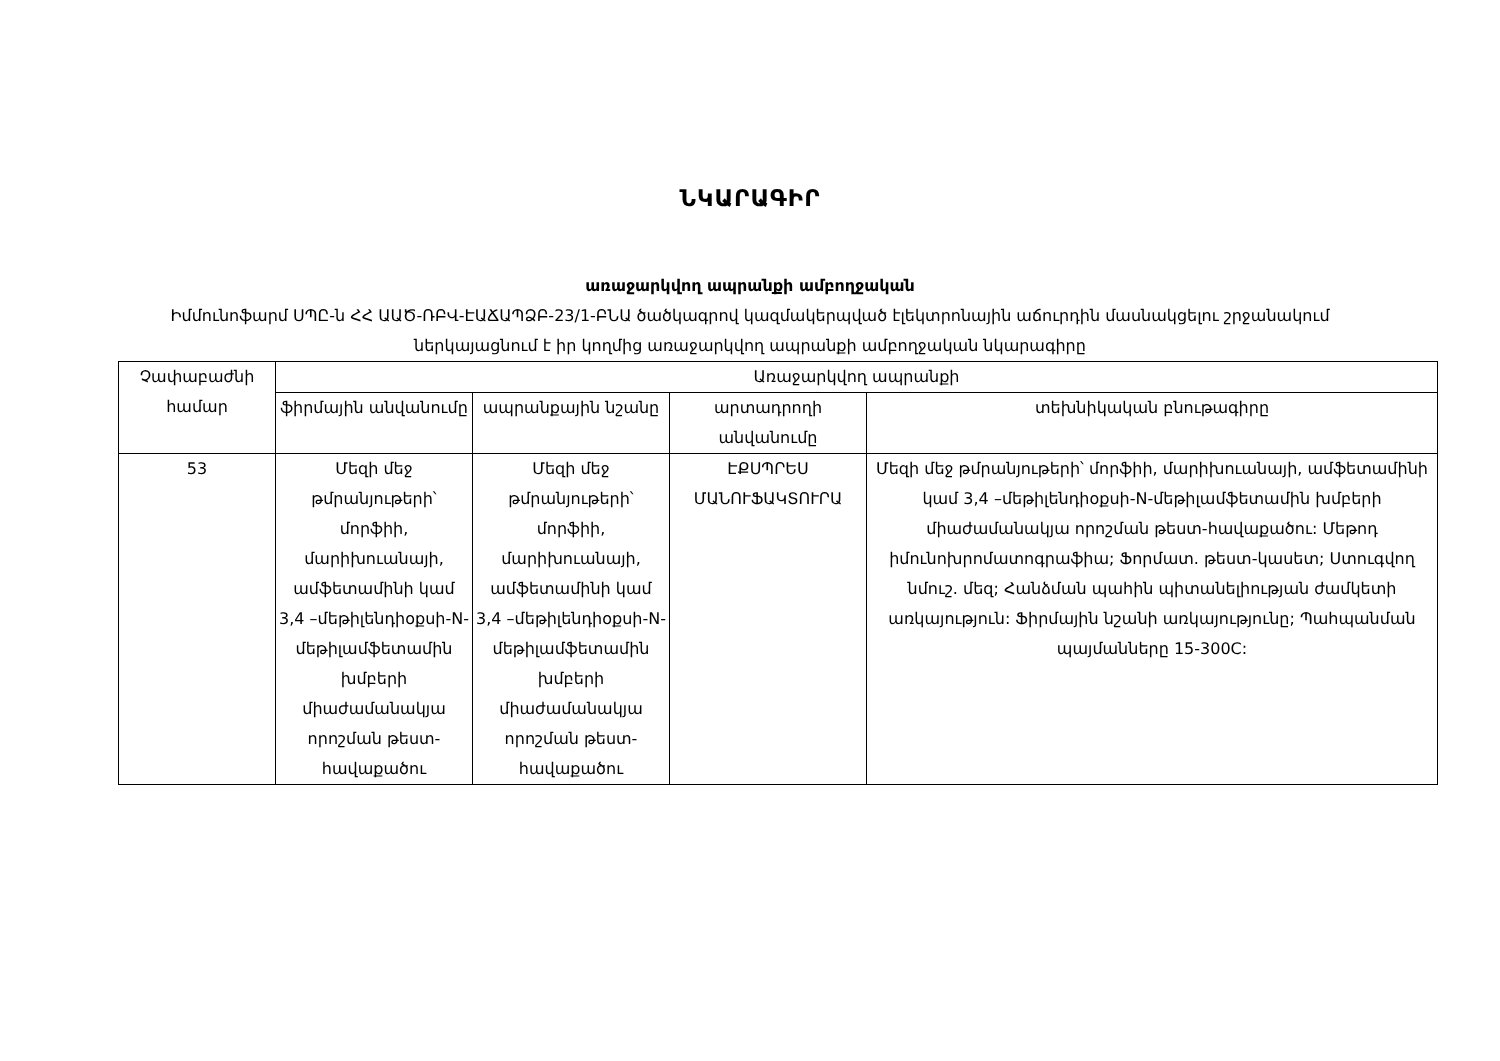ՆԿԱՐԱԳԻՐ
առաջարկվող ապրանքի ամբողջական
Իմմունոֆարմ ՍՊԸ-ն ՀՀ ԱԱԾ-ՌԲՎ-ԷԱՃԱՊՁԲ-23/1-ԲՆԱ ծածկագրով կազմակերպված էլեկտրոնային աճուրդին մասնակցելու շրջանակում ներկայացնում է իր կողմից առաջարկվող ապրանքի ամբողջական նկարագիրը
| Չափաբաժնի համար | Առաջարկվող ապրանքի | | | |
| | ֆիրմային անվանումը | ապրանքային նշանը | արտադրողի անվանումը | տեխնիկական բնութագիրը |
| 53 | Մեզի մեջ թմրանյութերի՝ մորֆիի, մարիխուանայի, ամֆետամինի կամ 3,4 –մեթիլենդիօքսի-N-մեթիլամֆետամին խմբերի միաժամանակյա որոշման թեստ-հավաքածու | Մեզի մեջ թմրանյութերի՝ մորֆիի, մարիխուանայի, ամֆետամինի կամ 3,4 –մեթիլենդիօքսի-N-մեթիլամֆետամին խմբերի միաժամանակյա որոշման թեստ-հավաքածու | ԷՔՍՊՐԵՍ ՄԱՆՈՒՖԱԿՏՈՒՐԱ | Մեզի մեջ թմրանյութերի՝ մորֆիի, մարիխուանայի, ամֆետամինի կամ 3,4 –մեթիլենդիօքսի-N-մեթիլամֆետամին խմբերի միաժամանակյա որոշման թեստ-հավաքածու: Մեթոդ իմունոխրոմատոգրաֆիա; Ֆորմատ. թեստ-կասետ; Ստուգվող նմուշ. մեզ; Հանձման պահին պիտանելիության ժամկետի առկայություն: Ֆիրմային նշանի առկայությունը; Պահպանման պայմանները 15-300C: |